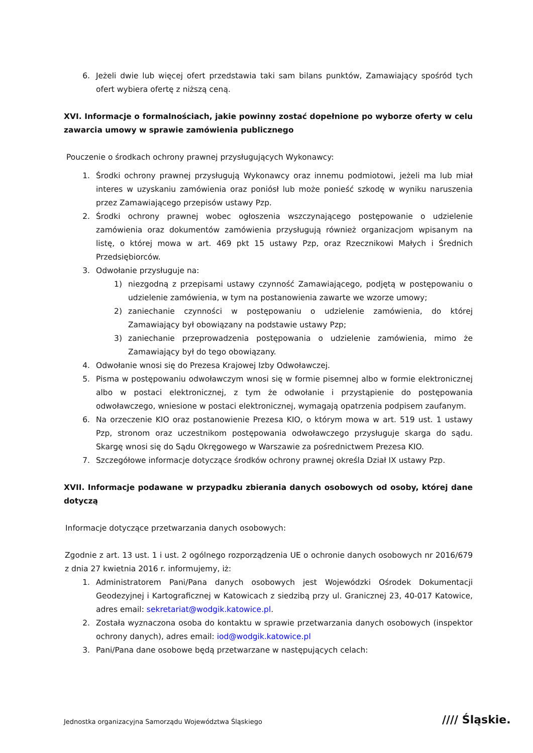6. Jeżeli dwie lub więcej ofert przedstawia taki sam bilans punktów, Zamawiający spośród tych ofert wybiera ofertę z niższą ceną.
XVI. Informacje o formalnościach, jakie powinny zostać dopełnione po wyborze oferty w celu zawarcia umowy w sprawie zamówienia publicznego
Pouczenie o środkach ochrony prawnej przysługujących Wykonawcy:
1. Środki ochrony prawnej przysługują Wykonawcy oraz innemu podmiotowi, jeżeli ma lub miał interes w uzyskaniu zamówienia oraz poniósł lub może ponieść szkodę w wyniku naruszenia przez Zamawiającego przepisów ustawy Pzp.
2. Środki ochrony prawnej wobec ogłoszenia wszczynającego postępowanie o udzielenie zamówienia oraz dokumentów zamówienia przysługują również organizacjom wpisanym na listę, o której mowa w art. 469 pkt 15 ustawy Pzp, oraz Rzecznikowi Małych i Średnich Przedsiębiorców.
3. Odwołanie przysługuje na:
1) niezgodną z przepisami ustawy czynność Zamawiającego, podjętą w postępowaniu o udzielenie zamówienia, w tym na postanowienia zawarte we wzorze umowy;
2) zaniechanie czynności w postępowaniu o udzielenie zamówienia, do której Zamawiający był obowiązany na podstawie ustawy Pzp;
3) zaniechanie przeprowadzenia postępowania o udzielenie zamówienia, mimo że Zamawiający był do tego obowiązany.
4. Odwołanie wnosi się do Prezesa Krajowej Izby Odwoławczej.
5. Pisma w postępowaniu odwoławczym wnosi się w formie pisemnej albo w formie elektronicznej albo w postaci elektronicznej, z tym że odwołanie i przystąpienie do postępowania odwoławczego, wniesione w postaci elektronicznej, wymagają opatrzenia podpisem zaufanym.
6. Na orzeczenie KIO oraz postanowienie Prezesa KIO, o którym mowa w art. 519 ust. 1 ustawy Pzp, stronom oraz uczestnikom postępowania odwoławczego przysługuje skarga do sądu. Skargę wnosi się do Sądu Okręgowego w Warszawie za pośrednictwem Prezesa KIO.
7. Szczegółowe informacje dotyczące środków ochrony prawnej określa Dział IX ustawy Pzp.
XVII. Informacje podawane w przypadku zbierania danych osobowych od osoby, której dane dotyczą
Informacje dotyczące przetwarzania danych osobowych:
Zgodnie z art. 13 ust. 1 i ust. 2 ogólnego rozporządzenia UE o ochronie danych osobowych nr 2016/679 z dnia 27 kwietnia 2016 r. informujemy, iż:
1. Administratorem Pani/Pana danych osobowych jest Wojewódzki Ośrodek Dokumentacji Geodezyjnej i Kartograficznej w Katowicach z siedzibą przy ul. Granicznej 23, 40-017 Katowice, adres email: sekretariat@wodgik.katowice.pl.
2. Została wyznaczona osoba do kontaktu w sprawie przetwarzania danych osobowych (inspektor ochrony danych), adres email: iod@wodgik.katowice.pl
3. Pani/Pana dane osobowe będą przetwarzane w następujących celach:
Jednostka organizacyjna Samorządu Województwa Śląskiego
//// Śląskie.